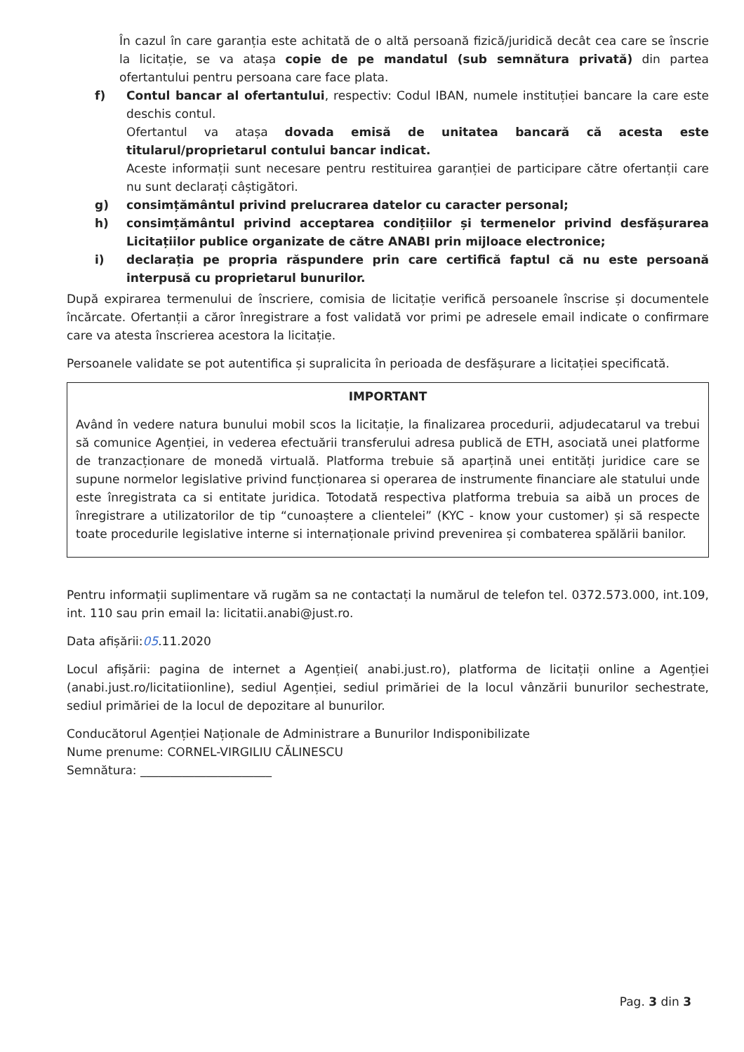În cazul în care garanția este achitată de o altă persoană fizică/juridică decât cea care se înscrie la licitație, se va atașa copie de pe mandatul (sub semnătura privată) din partea ofertantului pentru persoana care face plata.
f) Contul bancar al ofertantului, respectiv: Codul IBAN, numele instituției bancare la care este deschis contul.
Ofertantul va atașa dovada emisă de unitatea bancară că acesta este titularul/proprietarul contului bancar indicat.
Aceste informații sunt necesare pentru restituirea garanției de participare către ofertanții care nu sunt declarați câștigători.
g) consimțământul privind prelucrarea datelor cu caracter personal;
h) consimțământul privind acceptarea condițiilor și termenelor privind desfășurarea Licitațiilor publice organizate de către ANABI prin mijloace electronice;
i) declarația pe propria răspundere prin care certifică faptul că nu este persoană interpusă cu proprietarul bunurilor.
După expirarea termenului de înscriere, comisia de licitație verifică persoanele înscrise și documentele încărcate. Ofertanții a căror înregistrare a fost validată vor primi pe adresele email indicate o confirmare care va atesta înscrierea acestora la licitație.
Persoanele validate se pot autentifica și supralicita în perioada de desfășurare a licitației specificată.
IMPORTANT
Având în vedere natura bunului mobil scos la licitație, la finalizarea procedurii, adjudecatarul va trebui să comunice Agenției, in vederea efectuării transferului adresa publică de ETH, asociată unei platforme de tranzacționare de monedă virtuală. Platforma trebuie să aparțină unei entități juridice care se supune normelor legislative privind funcționarea si operarea de instrumente financiare ale statului unde este înregistrata ca si entitate juridica. Totodată respectiva platforma trebuia sa aibă un proces de înregistrare a utilizatorilor de tip “cunoaștere a clientelei” (KYC - know your customer) și să respecte toate procedurile legislative interne si internaționale privind prevenirea și combaterea spălării banilor.
Pentru informații suplimentare vă rugăm sa ne contactați la numărul de telefon tel. 0372.573.000, int.109, int. 110 sau prin email la: licitatii.anabi@just.ro.
Data afișării:05.11.2020
Locul afișării: pagina de internet a Agenției( anabi.just.ro), platforma de licitații online a Agenției (anabi.just.ro/licitatiionline), sediul Agenției, sediul primăriei de la locul vânzării bunurilor sechestrate, sediul primăriei de la locul de depozitare al bunurilor.
Conducătorul Agenției Naționale de Administrare a Bunurilor Indisponibilizate
Nume prenume: CORNEL-VIRGILIU CĂLINESCU
Semnătura: ______________________
Pag. 3 din 3